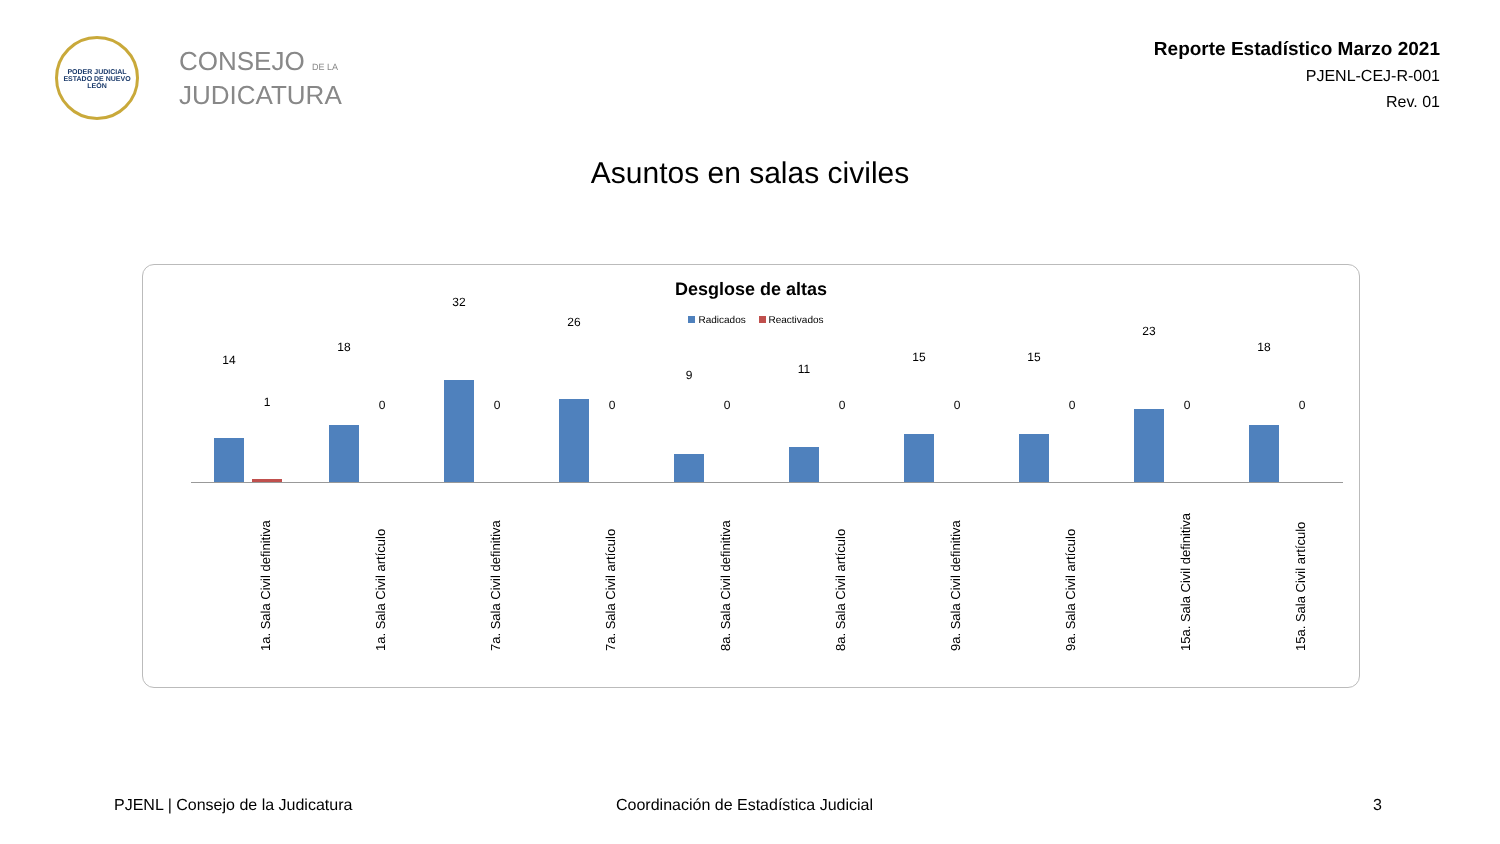PODER JUDICIAL
ESTADO DE NUEVO LEÓN
CONSEJO DE LA
JUDICATURA
Reporte Estadístico Marzo 2021
PJENL-CEJ-R-001
Rev. 01
Asuntos en salas civiles
Desglose de altas
Radicados Reactivados
14
1
1a. Sala Civil definitiva
18
0
1a. Sala Civil artículo
32
0
7a. Sala Civil definitiva
26
0
7a. Sala Civil artículo
9
0
8a. Sala Civil definitiva
11
0
8a. Sala Civil artículo
15
0
9a. Sala Civil definitiva
15
0
9a. Sala Civil artículo
23
0
15a. Sala Civil definitiva
18
0
15a. Sala Civil artículo
PJENL | Consejo de la Judicatura
Coordinación de Estadística Judicial
3